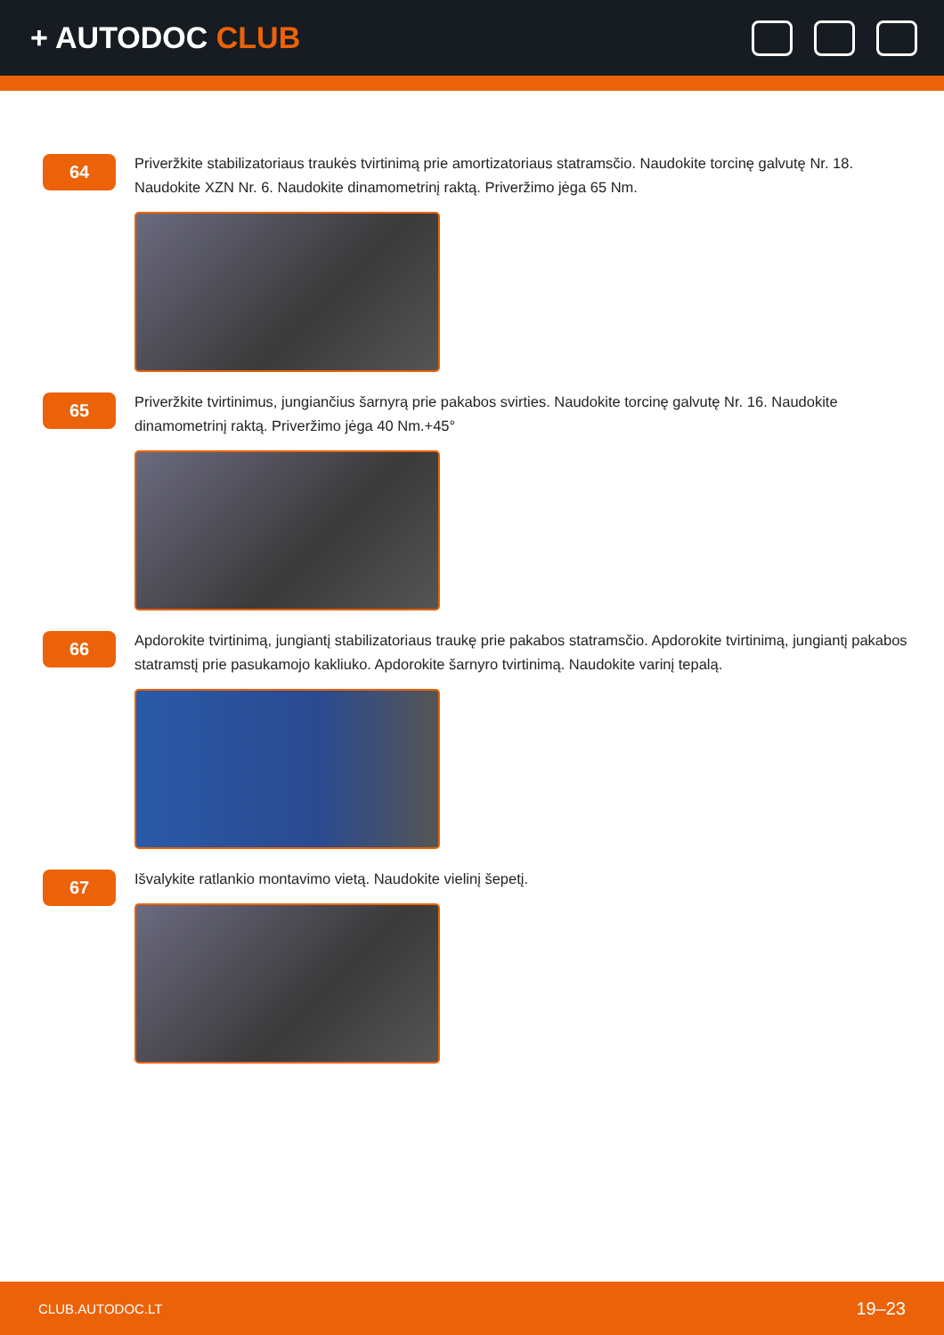+ AUTODOC CLUB
64
Priveržkite stabilizatoriaus traukės tvirtinimą prie amortizatoriaus statramsčio. Naudokite torcinę galvutę Nr. 18. Naudokite XZN Nr. 6. Naudokite dinamometrinį raktą. Priveržimo jėga 65 Nm.
65
Priveržkite tvirtinimus, jungiančius šarnyrą prie pakabos svirties. Naudokite torcinę galvutę Nr. 16. Naudokite dinamometrinį raktą. Priveržimo jėga 40 Nm.+45°
66
Apdorokite tvirtinimą, jungiantį stabilizatoriaus traukę prie pakabos statramsčio. Apdorokite tvirtinimą, jungiantį pakabos statramstį prie pasukamojo kakliuko. Apdorokite šarnyro tvirtinimą. Naudokite varinį tepalą.
67
Išvalykite ratlankio montavimo vietą. Naudokite vielinį šepetį.
CLUB.AUTODOC.LT 19–23